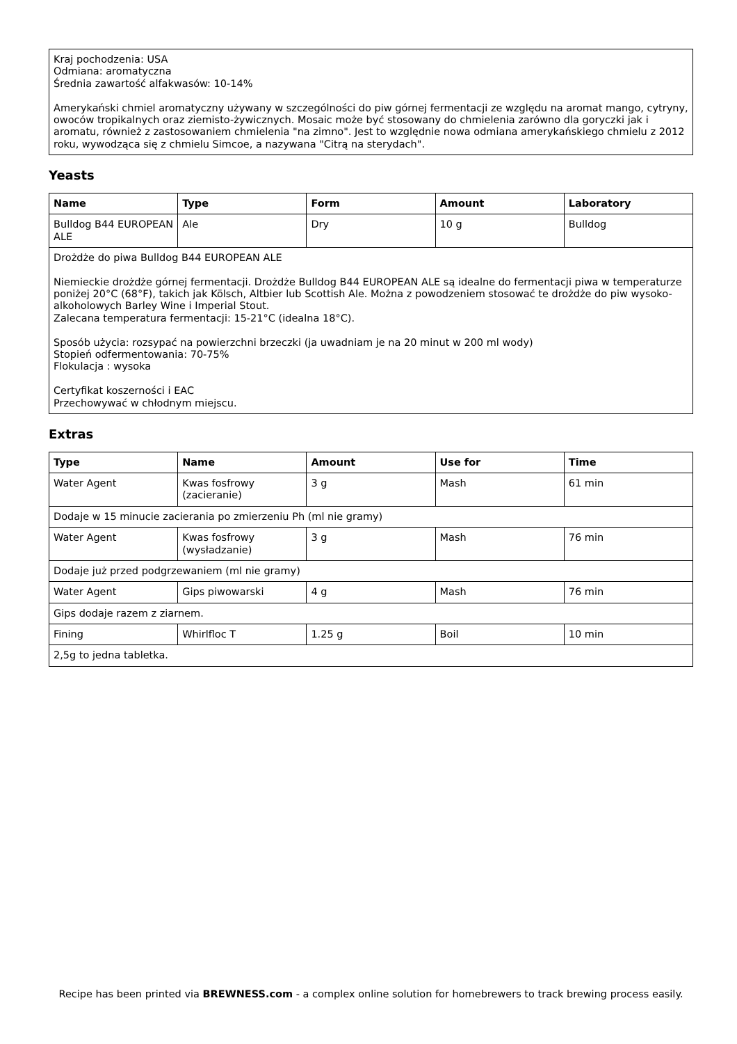| Kraj pochodzenia: USA Odmiana: aromatyczna Średnia zawartość alfakwasów: 10-14% Amerykański chmiel aromatyczny używany w szczególności do piw górnej fermentacji ze względu na aromat mango, cytryny, owoców tropikalnych oraz ziemisto-żywicznych. Mosaic może być stosowany do chmielenia zarówno dla goryczki jak i aromatu, również z zastosowaniem chmielenia "na zimno". Jest to względnie nowa odmiana amerykańskiego chmielu z 2012 roku, wywodząca się z chmielu Simcoe, a nazywana "Citrą na sterydach". |
Yeasts
| Name | Type | Form | Amount | Laboratory |
| --- | --- | --- | --- | --- |
| Bulldog B44 EUROPEAN ALE | Ale | Dry | 10 g | Bulldog |
| Drożdże do piwa Bulldog B44 EUROPEAN ALE Niemieckie drożdże górnej fermentacji. Drożdże Bulldog B44 EUROPEAN ALE są idealne do fermentacji piwa w temperaturze poniżej 20°C (68°F), takich jak Kölsch, Altbier lub Scottish Ale. Można z powodzeniem stosować te drożdże do piw wysoko-alkoholowych Barley Wine i Imperial Stout. Zalecana temperatura fermentacji: 15-21°C (idealna 18°C). Sposób użycia: rozsypać na powierzchni brzeczki (ja uwadniam je na 20 minut w 200 ml wody) Stopień odfermentowania: 70-75% Flokulacja : wysoka Certyfikat koszerności i EAC Przechowywać w chłodnym miejscu. | | | | |
Extras
| Type | Name | Amount | Use for | Time |
| --- | --- | --- | --- | --- |
| Water Agent | Kwas fosfrowy (zacieranie) | 3 g | Mash | 61 min |
| Dodaje w 15 minucie zacierania po zmierzeniu Ph (ml nie gramy) | | | | |
| Water Agent | Kwas fosfrowy (wysładzanie) | 3 g | Mash | 76 min |
| Dodaje już przed podgrzewaniem (ml nie gramy) | | | | |
| Water Agent | Gips piwowarski | 4 g | Mash | 76 min |
| Gips dodaje razem z ziarnem. | | | | |
| Fining | Whirlfloc T | 1.25 g | Boil | 10 min |
| 2,5g to jedna tabletka. | | | | |
Recipe has been printed via BREWNESS.com - a complex online solution for homebrewers to track brewing process easily.